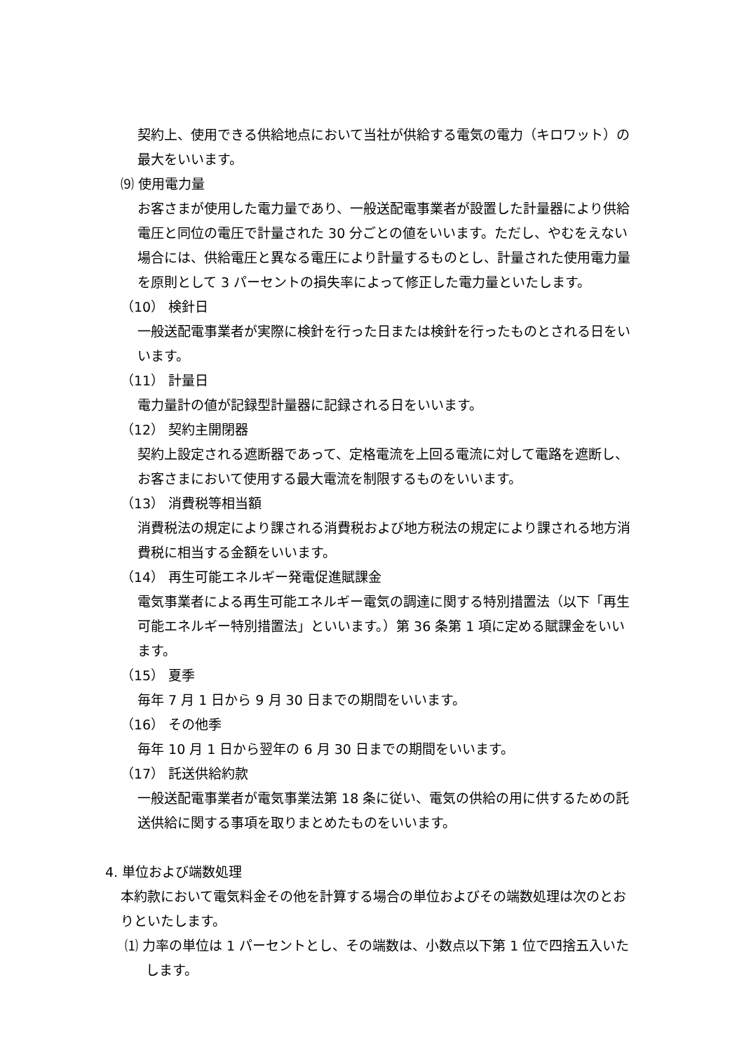契約上、使用できる供給地点において当社が供給する電気の電力（キロワット）の最大をいいます。
⑼ 使用電力量
お客さまが使用した電力量であり、一般送配電事業者が設置した計量器により供給電圧と同位の電圧で計量された 30 分ごとの値をいいます。ただし、やむをえない場合には、供給電圧と異なる電圧により計量するものとし、計量された使用電力量を原則として 3 パーセントの損失率によって修正した電力量といたします。
（10） 検針日
一般送配電事業者が実際に検針を行った日または検針を行ったものとされる日をいいます。
（11） 計量日
電力量計の値が記録型計量器に記録される日をいいます。
（12） 契約主開閉器
契約上設定される遮断器であって、定格電流を上回る電流に対して電路を遮断し、お客さまにおいて使用する最大電流を制限するものをいいます。
（13） 消費税等相当額
消費税法の規定により課される消費税および地方税法の規定により課される地方消費税に相当する金額をいいます。
（14） 再生可能エネルギー発電促進賦課金
電気事業者による再生可能エネルギー電気の調達に関する特別措置法（以下「再生可能エネルギー特別措置法」といいます。）第 36 条第 1 項に定める賦課金をいいます。
（15） 夏季
毎年 7 月 1 日から 9 月 30 日までの期間をいいます。
（16） その他季
毎年 10 月 1 日から翌年の 6 月 30 日までの期間をいいます。
（17） 託送供給約款
一般送配電事業者が電気事業法第 18 条に従い、電気の供給の用に供するための託送供給に関する事項を取りまとめたものをいいます。
4. 単位および端数処理
本約款において電気料金その他を計算する場合の単位およびその端数処理は次のとおりといたします。
⑴ 力率の単位は 1 パーセントとし、その端数は、小数点以下第 1 位で四捨五入いたします。